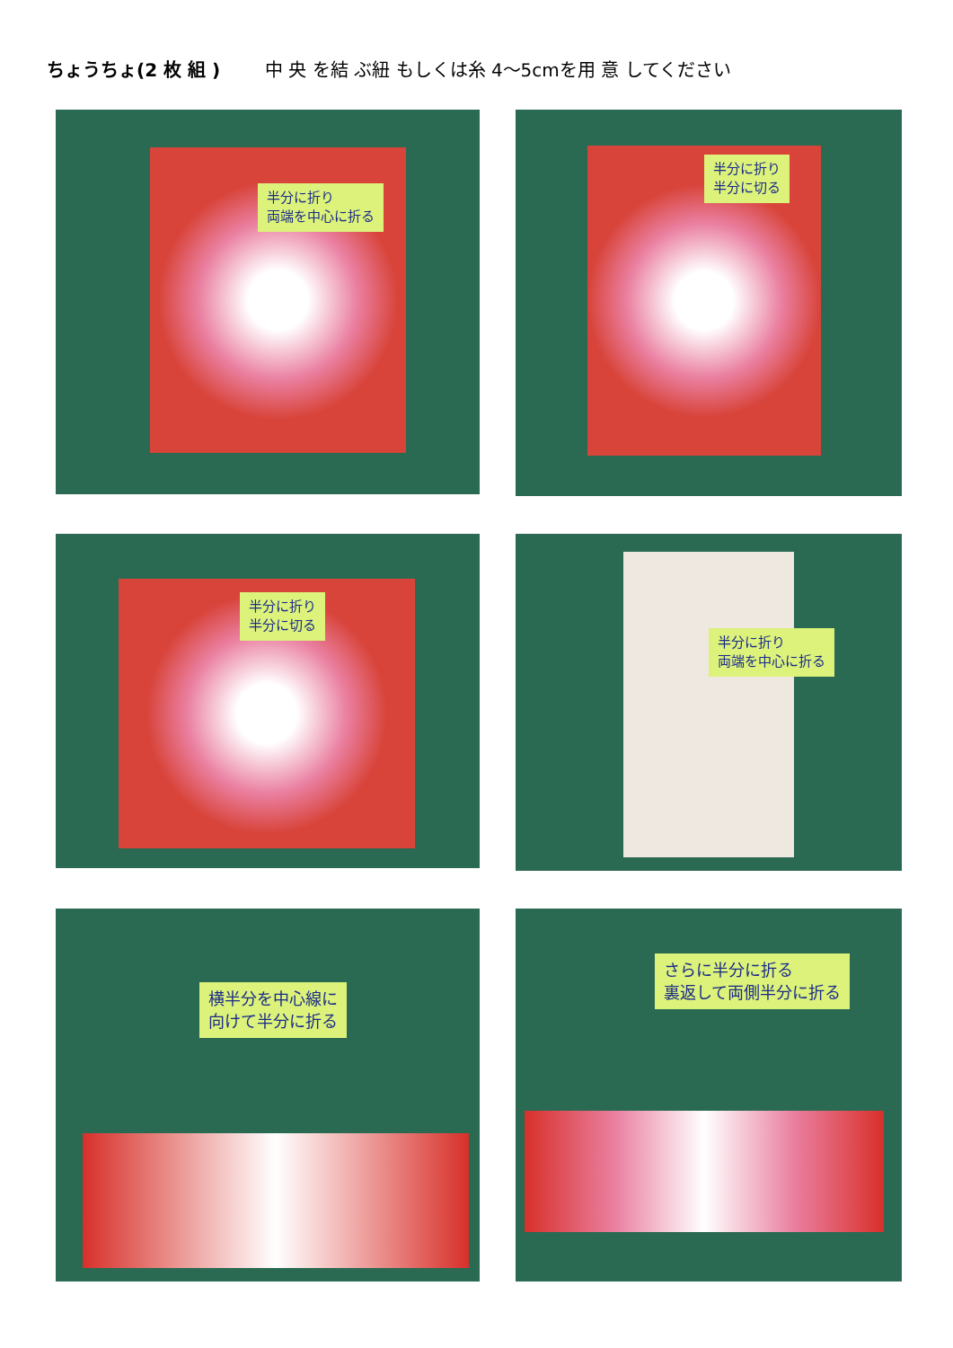ちょうちょ(2 枚 組 ) 中 央 を結 ぶ紐 もしくは糸 4～5cmを用 意 してください
半分に折り
両端を中心に折る
半分に折り
半分に切る
半分に折り
半分に切る
半分に折り
両端を中心に折る
横半分を中心線に
向けて半分に折る
さらに半分に折る
裏返して両側半分に折る